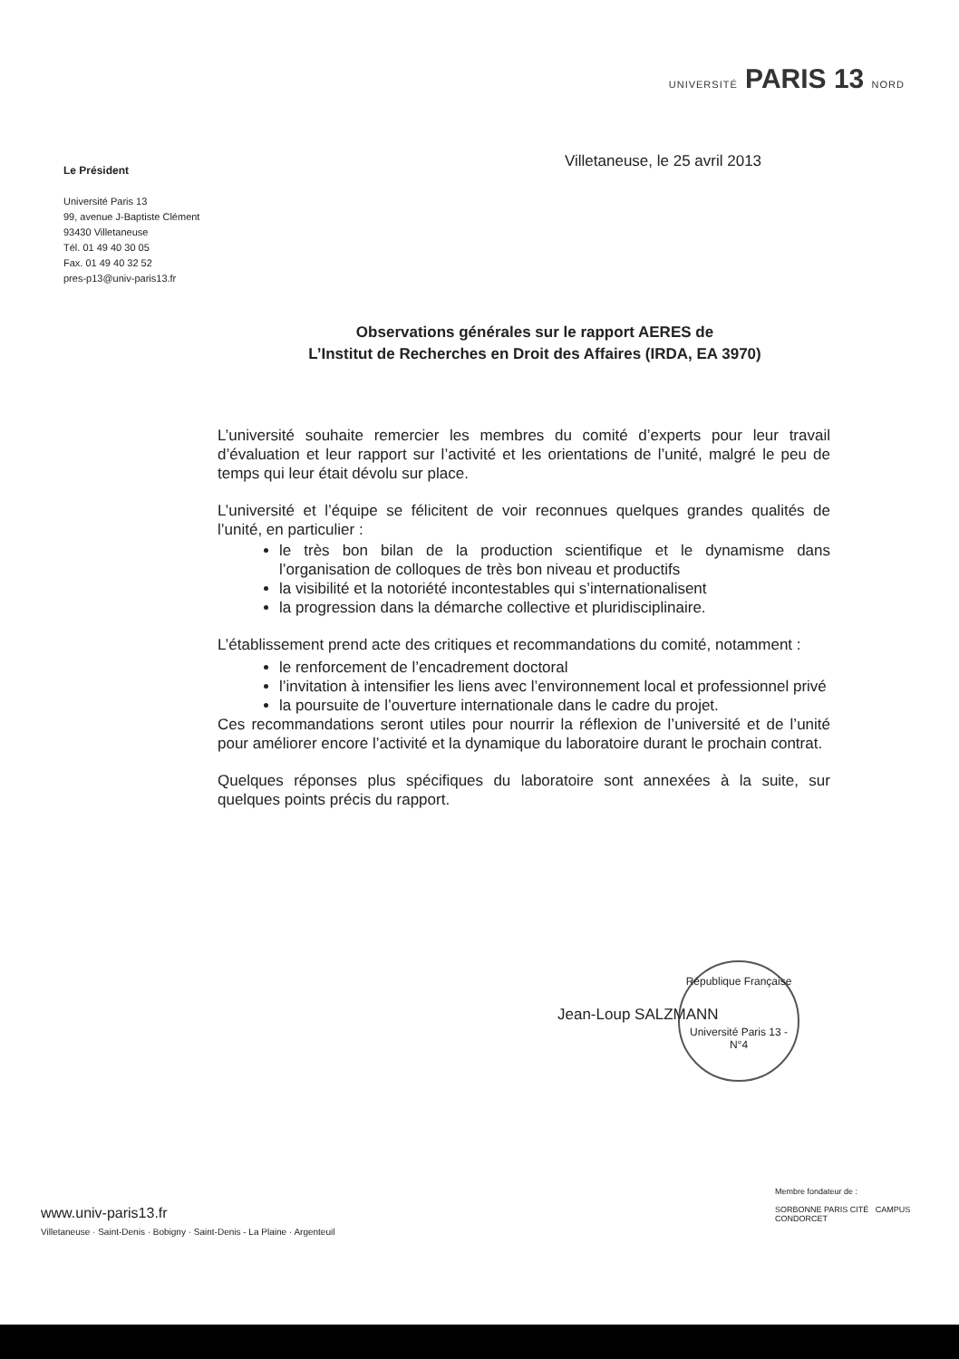UNIVERSITÉ PARIS 13 NORD
Le Président
Université Paris 13
99, avenue J-Baptiste Clément
93430 Villetaneuse
Tél. 01 49 40 30 05
Fax. 01 49 40 32 52
pres-p13@univ-paris13.fr
Villetaneuse, le 25 avril 2013
Observations générales sur le rapport AERES de
L’Institut de Recherches en Droit des Affaires (IRDA, EA 3970)
L’université souhaite remercier les membres du comité d’experts pour leur travail d’évaluation et leur rapport sur l’activité et les orientations de l’unité, malgré le peu de temps qui leur était dévolu sur place.
L’université et l’équipe se félicitent de voir reconnues quelques grandes qualités de l’unité, en particulier :
le très bon bilan de la production scientifique et le dynamisme dans l’organisation de colloques de très bon niveau et productifs
la visibilité et la notoriété incontestables qui s’internationalisent
la progression dans la démarche collective et pluridisciplinaire.
L’établissement prend acte des critiques et recommandations du comité, notamment :
le renforcement de l’encadrement doctoral
l’invitation à intensifier les liens avec l’environnement local et professionnel privé
la poursuite de l’ouverture internationale dans le cadre du projet.
Ces recommandations seront utiles pour nourrir la réflexion de l’université et de l’unité pour améliorer encore l’activité et la dynamique du laboratoire durant le prochain contrat.
Quelques réponses plus spécifiques du laboratoire sont annexées à la suite, sur quelques points précis du rapport.
République Française
Université Paris 13 - N°4
Jean-Loup SALZMANN
www.univ-paris13.fr
Villetaneuse · Saint-Denis · Bobigny · Saint-Denis - La Plaine · Argenteuil
Membre fondateur de :
SORBONNE PARIS CITÉ CAMPUS CONDORCET